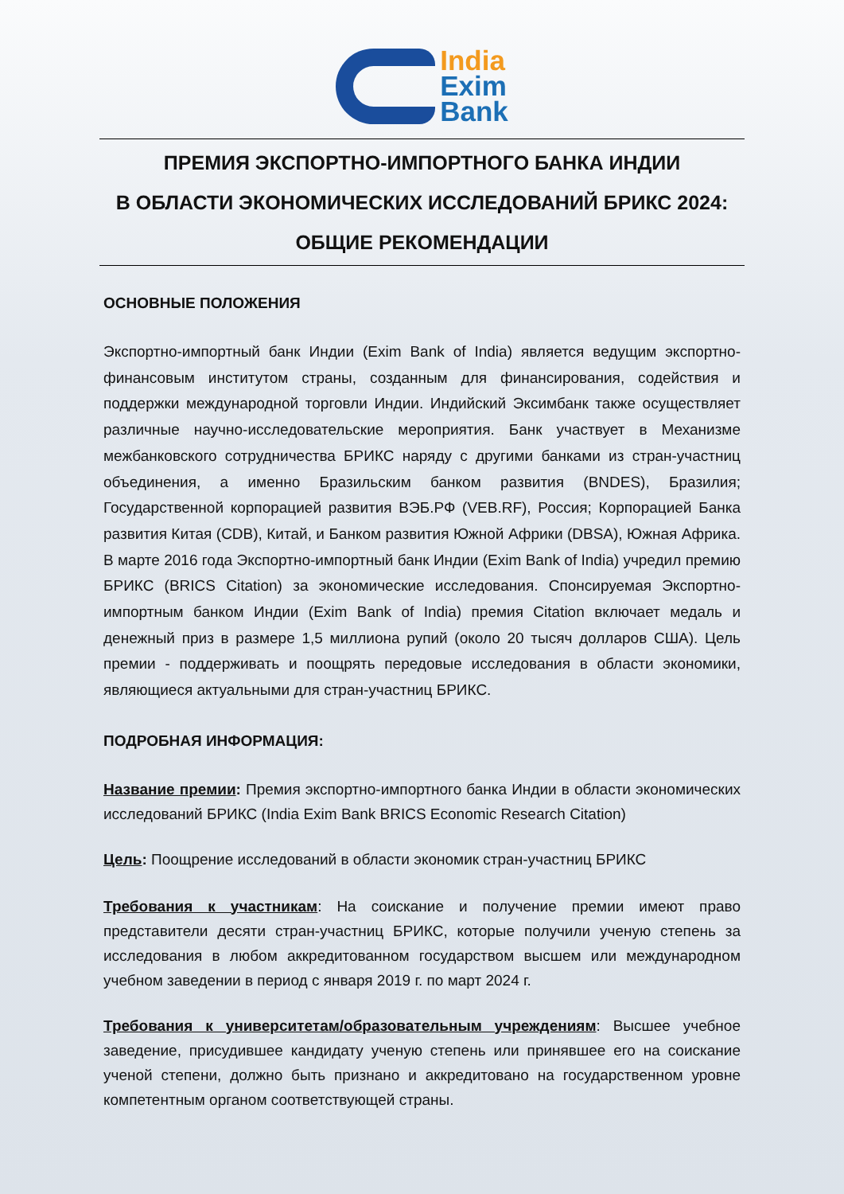India
Exim
Bank
ПРЕМИЯ ЭКСПОРТНО-ИМПОРТНОГО БАНКА ИНДИИ
В ОБЛАСТИ ЭКОНОМИЧЕСКИХ ИССЛЕДОВАНИЙ БРИКС 2024:
ОБЩИЕ РЕКОМЕНДАЦИИ
ОСНОВНЫЕ ПОЛОЖЕНИЯ
Экспортно-импортный банк Индии (Exim Bank of India) является ведущим экспортно-финансовым институтом страны, созданным для финансирования, содействия и поддержки международной торговли Индии. Индийский Эксимбанк также осуществляет различные научно-исследовательские мероприятия. Банк участвует в Механизме межбанковского сотрудничества БРИКС наряду с другими банками из стран-участниц объединения, а именно Бразильским банком развития (BNDES), Бразилия; Государственной корпорацией развития ВЭБ.РФ (VEB.RF), Россия; Корпорацией Банка развития Китая (CDB), Китай, и Банком развития Южной Африки (DBSA), Южная Африка. В марте 2016 года Экспортно-импортный банк Индии (Exim Bank of India) учредил премию БРИКС (BRICS Citation) за экономические исследования. Спонсируемая Экспортно-импортным банком Индии (Exim Bank of India) премия Citation включает медаль и денежный приз в размере 1,5 миллиона рупий (около 20 тысяч долларов США). Цель премии - поддерживать и поощрять передовые исследования в области экономики, являющиеся актуальными для стран-участниц БРИКС.
ПОДРОБНАЯ ИНФОРМАЦИЯ:
Название премии: Премия экспортно-импортного банка Индии в области экономических исследований БРИКС (India Exim Bank BRICS Economic Research Citation)
Цель: Поощрение исследований в области экономик стран-участниц БРИКС
Требования к участникам: На соискание и получение премии имеют право представители десяти стран-участниц БРИКС, которые получили ученую степень за исследования в любом аккредитованном государством высшем или международном учебном заведении в период с января 2019 г. по март 2024 г.
Требования к университетам/образовательным учреждениям: Высшее учебное заведение, присудившее кандидату ученую степень или принявшее его на соискание ученой степени, должно быть признано и аккредитовано на государственном уровне компетентным органом соответствующей страны.